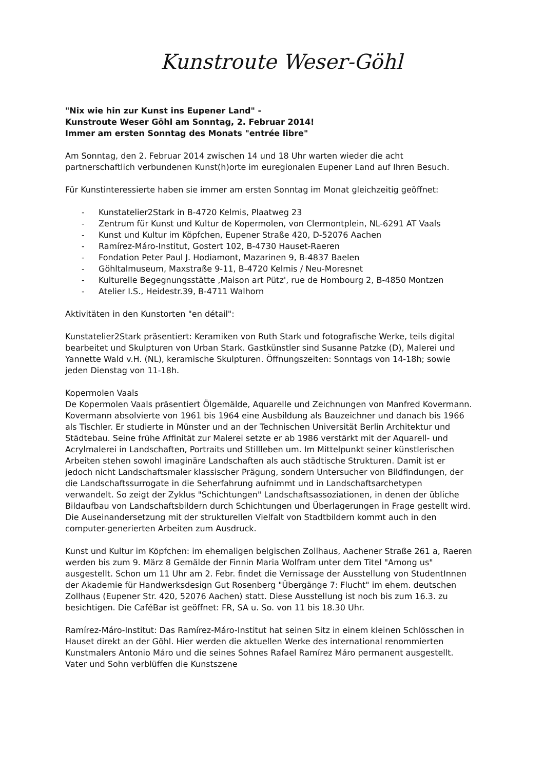Kunstroute Weser-Göhl
"Nix wie hin zur Kunst ins Eupener Land" -
Kunstroute Weser Göhl am Sonntag, 2. Februar 2014!
Immer am ersten Sonntag des Monats "entrée libre"
Am Sonntag, den 2. Februar 2014 zwischen 14 und 18 Uhr warten wieder die acht partnerschaftlich verbundenen Kunst(h)orte im euregionalen Eupener Land auf Ihren Besuch.
Für Kunstinteressierte haben sie immer am ersten Sonntag im Monat gleichzeitig geöffnet:
- Kunstatelier2Stark in B-4720 Kelmis, Plaatweg 23
- Zentrum für Kunst und Kultur de Kopermolen, von Clermontplein, NL-6291 AT Vaals
- Kunst und Kultur im Köpfchen, Eupener Straße 420, D-52076 Aachen
- Ramírez-Máro-Institut, Gostert 102, B-4730 Hauset-Raeren
- Fondation Peter Paul J. Hodiamont, Mazarinen 9, B-4837 Baelen
- Göhltalmuseum, Maxstraße 9-11, B-4720 Kelmis / Neu-Moresnet
- Kulturelle Begegnungsstätte ‚Maison art Pütz', rue de Hombourg 2, B-4850 Montzen
- Atelier I.S., Heidestr.39, B-4711 Walhorn
Aktivitäten in den Kunstorten "en détail":
Kunstatelier2Stark präsentiert: Keramiken von Ruth Stark und fotografische Werke, teils digital bearbeitet und Skulpturen von Urban Stark. Gastkünstler sind Susanne Patzke (D), Malerei und Yannette Wald v.H. (NL), keramische Skulpturen. Öffnungszeiten: Sonntags von 14-18h; sowie jeden Dienstag von 11-18h.
Kopermolen Vaals
De Kopermolen Vaals präsentiert Ölgemälde, Aquarelle und Zeichnungen von Manfred Kovermann. Kovermann absolvierte von 1961 bis 1964 eine Ausbildung als Bauzeichner und danach bis 1966 als Tischler. Er studierte in Münster und an der Technischen Universität Berlin Architektur und Städtebau. Seine frühe Affinität zur Malerei setzte er ab 1986 verstärkt mit der Aquarell- und Acrylmalerei in Landschaften, Portraits und Stillleben um. Im Mittelpunkt seiner künstlerischen Arbeiten stehen sowohl imaginäre Landschaften als auch städtische Strukturen. Damit ist er jedoch nicht Landschaftsmaler klassischer Prägung, sondern Untersucher von Bildfindungen, der die Landschaftssurrogate in die Seherfahrung aufnimmt und in Landschaftsarchetypen verwandelt. So zeigt der Zyklus "Schichtungen" Landschaftsassoziationen, in denen der übliche Bildaufbau von Landschaftsbildern durch Schichtungen und Überlagerungen in Frage gestellt wird. Die Auseinandersetzung mit der strukturellen Vielfalt von Stadtbildern kommt auch in den computer-generierten Arbeiten zum Ausdruck.
Kunst und Kultur im Köpfchen: im ehemaligen belgischen Zollhaus, Aachener Straße 261 a, Raeren werden bis zum 9. März 8 Gemälde der Finnin Maria Wolfram unter dem Titel "Among us" ausgestellt. Schon um 11 Uhr am 2. Febr. findet die Vernissage der Ausstellung von StudentInnen der Akademie für Handwerksdesign Gut Rosenberg "Übergänge 7: Flucht" im ehem. deutschen Zollhaus (Eupener Str. 420, 52076 Aachen) statt. Diese Ausstellung ist noch bis zum 16.3. zu besichtigen. Die CaféBar ist geöffnet: FR, SA u. So. von 11 bis 18.30 Uhr.
Ramírez-Máro-Institut: Das Ramírez-Máro-Institut hat seinen Sitz in einem kleinen Schlösschen in Hauset direkt an der Göhl. Hier werden die aktuellen Werke des international renommierten Kunstmalers Antonio Máro und die seines Sohnes Rafael Ramírez Máro permanent ausgestellt. Vater und Sohn verblüffen die Kunstszene